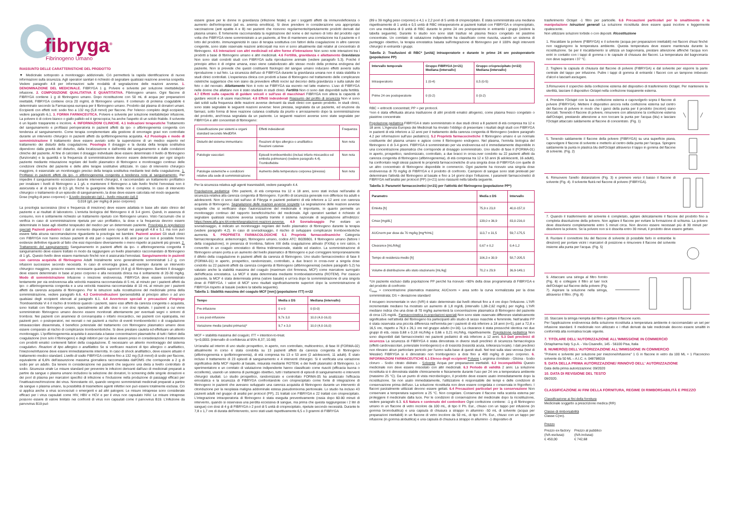fibryga<sup>®</sup>
Fibrinogeno Umano
RIASSUNTO DELLE CARATTERISTICHE DEL PRODOTTO
▼ Medicinale sottoposto a monitoraggio addizionale. Ciò permetterà la rapida identificazione di nuove informazioni sulla sicurezza. Agli operatori sanitari è richiesto di segnalare qualsiasi reazione avversa sospetta. Vedere paragrafo 4.8 per informazioni sulle modalità di segnalazione delle reazioni avverse. 1. DENOMINAZIONE DEL MEDICINALE. FIBRYGA 1 g. Polvere e solvente per soluzione iniettabile/per infusione. 2. COMPOSIZIONE QUALITATIVA E QUANTITATIVA. Fibrinogeno umano. Ogni flacone di FIBRYGA contiene 1 g di fibrinogeno umano. Dopo ricostituzione con 50 mL di acqua per preparazioni iniettabili, FIBRYGA contiene circa 20 mg/mL di fibrinogeno umano. Il contenuto di proteina coagulabile è determinato secondo la Farmacopea europea per il fibrinogeno umano. Prodotto dal plasma di donatori umani. Eccipienti con effetti noti: sodio fino a 132 mg (5,8 mmol) per flacone. Per l'elenco completo degli eccipienti, vedere paragrafo 6.1. 3. FORMA FARMACEUTICA. Polvere e solvente per soluzione iniettabile/per infusione. La polvere è di colore bianco o giallo pallido ed è igroscopica; ha anche l'aspetto di un solido friabile. Il solvente è un liquido trasparente e incolore. 4. INFORMAZIONI CLINICHE. 4.1 Indicazioni terapeutiche Trattamento del sanguinamento e profilassi perioperatoria in pazienti affetti da ipo- o afibrinogenemia congenita con tendenza al sanguinamento. Come terapia complementare alla gestione di emorragie gravi non controllate durante un intervento chirurgico in pazienti affetti da ipofibrinogenemia acquisita. 4.2 Posologia e modo di somministrazione Il trattamento deve essere avviato sotto la supervisione di un medico esperto nel trattamento dei disturbi della coagulazione. Posologia Il dosaggio e la durata della terapia sostitutiva dipendono dalla gravità del disturbo, dalla localizzazione e dall'entità del sanguinamento e dalle condizioni cliniche del paziente. Al fine di calcolare il dosaggio individuale deve essere determinato il livello di fibrinogeno (funzionale) e la quantità e la frequenza di somministrazione devono essere determinate per ogni singolo paziente mediante misurazione regolare del livello plasmatico di fibrinogeno e monitoraggio continuo delle condizioni cliniche del paziente e delle altre terapie sostitutive utilizzate. In caso di intervento chirurgico maggiore, è essenziale un monitoraggio preciso della terapia sostitutiva mediante test della coagulazione. 1. Profilassi in pazienti affetti da ipo- o afibrinogenemia congenita e tendenza nota al sanguinamento. Per impedire il sanguinamento eccessivo durante interventi chirurgici, è raccomandato un trattamento profilattico per innalzare i livelli di fibrinogeno a 1 g/L e mantenere il fibrinogeno a tale livello finché l'emostasi non è assicurata e al di sopra di 0,5 g/L finché la guarigione della ferita non è completa. In caso di intervento chirurgico o trattamento di un episodio di sanguinamento, la dose deve essere calcolata nel modo seguente:
Dose (mg/kg di peso corporeo) = [Livello desiderato (g/L) - livello misurato (g/L)]
0,018 (g/L per mg/kg di peso corporeo)
La posologia successiva (dosi e frequenza di iniezione) deve essere adattata in base allo stato clinico del paziente e ai risultati di laboratorio. L'emivita biologica del fibrinogeno è di 3-4 giorni. Quindi, in assenza di consumo, non è solitamente richiesto un trattamento ripetuto con fibrinogeno umano. Visto l'accumulo che si verifica in caso di somministrazione ripetuta per uso profilattico, la dose e la frequenza devono essere determinate in base agli obiettivi terapeutici del medico per un determinato paziente. Posologia in popolazioni speciali Pazienti pediatrici I dati al momento disponibili sono riportati nei paragrafi 4.8 e 5.1 ma non può essere fatta alcuna raccomandazione riguardante la posologia nei bambini. Pazienti anziani Gli studi clinici con FIBRYGA non hanno incluso pazienti di età pari o superiore a 65 anni per cui non è possibile fornire evidenze definitive riguardo al fatto che essi rispondano diversamente o meno rispetto ai pazienti più giovani. 2. Trattamento del sanguinamento Sanguinamento in pazienti affetti da ipo- o afibrinogenemia congenita Il sanguinamento deve essere trattato in modo da raggiungere un livello plasmatico raccomandato di fibrinogeno di 1 g/L. Questo livello deve essere mantenuto finché non è assicurata l'emostasi. Sanguinamento in pazienti con carenza acquisita di fibrinogeno Adulti Inizialmente sono generalmente somministrati 1-2 g, con infusioni successive secondo necessità. In caso di emorragia grave, ad esempio durante un intervento chirurgico maggiore, possono essere necessarie quantità superiori (4-8 g) di fibrinogeno. Bambini Il dosaggio deve essere determinato in base al peso corporeo e alla necessità clinica ma è solitamente di 20-30 mg/kg. Modo di somministrazione Infusione o iniezione endovenosa. FIBRYGA deve essere somministrato lentamente per via endovenosa alla velocità massima raccomandata di 5 mL al minuto per i pazienti affetti da ipo- o afibrinogenemia congenita e a una velocità massima raccomandata di 10 mL al minuto per i pazienti affetti da carenza acquisita di fibrinogeno. Per le istruzioni sulla ricostituzione del medicinale prima della somministrazione, vedere paragrafo 6.6. 4.3 Controindicazioni Ipersensibilità al principio attivo o ad uno qualsiasi degli eccipienti elencati al paragrafo 6.1. 4.4 Avvertenze speciali e precauzioni d'impiego Tromboembolia Vi è il rischio di trombosi quando i pazienti, siano essi affetti da carenza congenita o acquisita, sono trattati con fibrinogeno umano, specialmente ad alte dosi o con dosi ripetute. I pazienti a cui viene somministrato fibrinogeno umano devono essere monitorati attentamente per eventuali segni o sintomi di trombosi. Nei pazienti con anamnesi di coronaropatia o infarto miocardico, nei pazienti con epatopatia, nei pazienti peri- o postoperatori, nei neonati o nei pazienti a rischio di eventi tromboembolici o di coagulazione intravascolare disseminata, il beneficio potenziale del trattamento con fibrinogeno plasmatico umano deve essere comparato al rischio di complicanze tromboemboliche. Si deve prestare cautela ed effettuare un attento monitoraggio. L'ipofibrinogenemia acquisita è associata a basse concentrazioni plasmatiche di tutti i fattori della coagulazione (non solo il fibrinogeno) e degli inibitori per cui deve essere preso in considerazione il trattamento con prodotti ematici contenenti fattori della coagulazione. È necessario un attento monitoraggio del sistema coagulativo. Reazioni di tipo allergico o anafilattico Se si verificano reazioni di tipo allergico o anafilattico, l'iniezione/infusione deve essere immediatamente interrotta. In caso di shock anafilattico, deve essere attuato il trattamento medico standard. Livello di sodio FIBRYGA contiene fino a 132 mg (5,8 mmol) di sodio per flacone, equivalente al 6,6% dell'assunzione massima giornaliera raccomandata dall'OMS che corrisponde a 2 g di sodio per un adulto. Da tenere in considerazione nei pazienti che seguono una dieta a livello controllato di sodio. Sicurezza virale Le misure standard per prevenire le infezioni derivanti dall'uso di medicinali preparati a partire da sangue o plasma umano includono la selezione dei donatori, lo screening delle singole donazioni e dei pool di plasma per marcatori specifici di infezione e l'inclusione nella produzione di passaggi efficaci per l'inattivazione/rimozione dei virus. Nonostante ciò, quando vengono somministrati medicinali preparati a partire da sangue o plasma umano, la possibilità di trasmettere agenti infettivi non può essere totalmente esclusa. Ciò si applica anche a virus sconosciuti o emergenti e ad altri patogeni. Le misure intraprese sono considerate efficaci per i virus capsulati come HIV, HBV e HCV e per il virus non capsulato HAV. Le misure intraprese possono essere di valore limitato nei confronti di virus non capsulati come il parvovirus B19. L'infezione da parvovirus B19 può
essere grave per le donne in gravidanza (infezione fetale) e per i soggetti affetti da immunodeficienza o aumento dell'eritropoiesi (ad es. anemia emolitica). Si deve prendere in considerazione una appropriata vaccinazione (anti epatite A e B) nei pazienti che ricevono regolarmente/ripetutamente prodotti derivati dal plasma umano. È fortemente raccomandata la registrazione del nome e del numero di lotto del prodotto ogni volta che FIBRYGA viene somministrato a un paziente, al fine di mantenere una correlazione tra il paziente e il lotto del prodotto. Immunogenicità In caso di terapia sostitutiva con fattori della coagulazione in altre carenze congenite, sono state osservate reazioni anticorpali ma non vi sono attualmente dati relativi al concentrato di fibrinogeno. 4.5 Interazioni con altri medicinali ed altre forme d'interazione Non sono note interazioni tra i prodotti a base di fibrinogeno umano e altri medicinali. 4.6 Fertilità, gravidanza e allattamento Gravidanza Non sono stati condotti studi con FIBRYGA sulla riproduzione animale (vedere paragrafo 5.3). Poiché il principio attivo è di origine umana, esso viene catabolizzato allo stesso modo della proteina endogena del paziente. Non si prevede che questi costituenti fisiologici del sangue umano inducano effetti avversi sulla riproduzione o sul feto. La sicurezza dell'uso di FIBRYGA durante la gravidanza umana non è stata stabilita in studi clinici controllati. L'esperienza clinica con prodotti a base di fibrinogeno nel trattamento delle complicanze ostetriche suggerisce che non siano da prevedere effetti nocivi sul decorso della gravidanza o sulla salute del feto o del neonato. Allattamento Non è noto se FIBRYGA sia escreto nel latte materno. L'uso di FIBRYGA nelle donne che allattano non è stato studiato in studi clinici. Fertilità Non ci sono dati disponibili sulla fertilità. 4.7 Effetti sulla capacità di guidare veicoli e sull'uso di macchinari FIBRYGA non altera la capacità di guidare veicoli e di usare macchinari. 4.8 Effetti indesiderati Riassunto del profilo di sicurezza Non vi sono dati solidi sulla frequenza delle reazioni avverse derivanti da studi clinici con questo prodotto. In studi clinici, sono state segnalate le seguenti reazioni avverse: lieve piressia, segnalata da un paziente, ed eruzione da farmaci, sotto forma di lieve reazione cutanea costituita da prurito e arrossamento dopo la somministrazione del prodotto, anch'essa segnalata da un paziente. Le seguenti reazioni avverse sono state segnalate per FIBRYGA e altri concentrati di fibrinogeno:
| Classificazione per sistemi e organi standard secondo MedDRA | Effetti indesiderati | Frequenza |
| Disturbi del sistema immunitario: | Reazioni di tipo allergico o anafilattico Reazioni cutanee | Non nota |
| Patologie vascolari: | Episodi tromboembolici (inclusi infarto miocardico ed embolia polmonare) (vedere paragrafo 4.4). Tromboflebite | Non nota |
| Patologie sistemiche e condizioni relative alla sede di somministrazione: | Aumento della temperatura corporea (piressia) | Non nota |
Per la sicurezza relativa agli agenti trasmissibili, vedere paragrafo 4.4.
Popolazione pediatrica: Otto pazienti, di età compresa tra 12 e 18 anni, sono stati inclusi nell'analisi di sicurezza relativa alla carenza congenita di fibrinogeno. Il profilo di sicurezza generale non differisce tra adulti e adolescenti. Non ci sono dati sull'uso di Fibryga in pazienti pediatrici di età inferiore a 12 anni con carenza acquisita di fibrinogeno. Segnalazione delle reazioni avverse sospette La segnalazione delle reazioni avverse sospette che si verificano dopo l'autorizzazione del medicinale è importante, in quanto permette un monitoraggio continuo del rapporto beneficio/rischio del medicinale. Agli operatori sanitari è richiesto di segnalare qualsiasi reazione avversa sospetta tramite il sistema nazionale di segnalazione all'indirizzo: https://www.aifa.gov.it/content/segnalazioni-reazioni-avverse. 4.9 Sovradosaggio Per evitare un sovradosaggio, è indicato un monitoraggio regolare del livello plasmatico di fibrinogeno durante la terapia (vedere paragrafo 4.2). In caso di sovradosaggio, il rischio di sviluppare complicanze tromboemboliche aumenta. 5. PROPRIETÀ FARMACOLOGICHE 5.1 Proprietà farmacodinamiche Categoria farmacoterapeutica: antiemorragici, fibrinogeno umano, codice ATC: B02BB01. Il fibrinogeno umano (fattore I della coagulazione), in presenza di trombina, fattore XIII della coagulazione attivato (FXIIIa) e ioni calcio, è convertito in un coagulo emostatico di fibrina tridimensionale, stabile ed elastico. La somministrazione di fibrinogeno umano porta a un aumento del livello plasmatico di fibrinogeno e può correggere temporaneamente il difetto della coagulazione in pazienti affetti da carenza di fibrinogeno. Uno studio farmacocinetico di fase II (FORMA-01) in aperto, prospettico, randomizzato, controllato, a due bracci in cross-over a singola dose condotto su 22 pazienti affetti da carenza congenita di fibrinogeno (afibrinogenemia) (vedere paragrafo 5.2) ha valutato anche la stabilità massima del coagulo (maximum clot firmness, MCF) come marcatore surrogato dell'efficacia emostatica. La MCF è stata determinata mediante tromboelastometria (ROTEM). Per ciascun paziente, la MCF è stata determinata prima (valore basale) e un'ora dopo la somministrazione di una singola dose di FIBRYGA. I valori di MCF sono risultati significativamente superiori dopo la somministrazione di FIBRYGA rispetto al basale (vedere la tabella seguente).
Tabella 1: Stabilità massima del coagulo MCF [mm] (popolazione ITT) n=22
| Tempo | Media ± DS | Mediana (intervallo) |
| --- | --- | --- |
| Pre-infusione | 0 ± 0 | 0 (0-0) |
| 1 ora post-infusione | 9,7± 3,0 | 10,0 (4,0-16,0) |
| Variazione media (analisi primaria)* | 9,7 ± 3,0 | 10,0 (4,0-16,0) |
MCF = stabilità massima del coagulo; ITT = intention-to-treat.
*p<0,0001 (intervallo di confidenza al 95% 8,37; 10.99)
Un'analisi ad interim di uno studio prospettico, in aperto, non controllato, multicentrico, di fase III (FORMA-02) attualmente in corso è stata condotta su 13 pazienti affetti da carenza congenita di fibrinogeno (afibrinogenemia e ipofibrinogenemia), di età compresa tra 13 e 53 anni (2 adolescenti, 11 adulti). È stato incluso il trattamento di 23 episodi di sanguinamento e 4 interventi chirurgici. Si è verificata una variazione significativa della MCF rispetto al basale, misurata mediante ROTEM, e dei livelli plasmatici di fibrinogeno. Lo sperimentatore e un comitato di valutazione indipendente hanno classificato come riusciti (efficacia buona o eccellente), usando un sistema di punteggio obiettivo, tutti i trattamenti di episodi di sanguinamento e interventi chirurgici studiati. Lo studio prospettico, randomizzato e controllato FORMA-05 ha analizzato l'efficacia emostatica e la sicurezza di FIBRYGA confrontandole con crioprecipitato come fonte di integrazione di fibrinogeno in pazienti che avevano sviluppato una carenza acquisita di fibrinogeno durante un intervento di citoriduzione per la neoplasia maligna addominale estesa pseudomixoma peritoneale. Lo studio ha incluso 43 pazienti adulti nel gruppo di analisi per protocol (PP), 21 trattati con FIBRYGA e 22 trattati con crioprecipitato. L'integrazione intraoperatoria di fibrinogeno è stata eseguita preventivamente (ossia dopo 60-90 minuti di intervento, quando si osservava una perdita eccessiva di sangue, ma prima che questa raggiungesse i 2 litri di sangue) con dosi di 4 g di FIBRYGA o 2 pool di 5 unità di crioprecipitato, ripetute secondo necessità. Durante le 7,8 ± 1,7 ore di durata dell'intervento, sono stati usati rispettivamente 6,5 ± 3 grammi di FIBRYGA
(89 ± 39 mg/kg peso corporeo) e 4,1 ± 2,2 pool di 5 unità di crioprecipitato. È stata somministrata una mediana rispettivamente di 1 unità e 0,5 unità di RBC intraoperatorie ai pazienti trattati con FIBRYGA e crioprecipitato, con una mediana di 0 unità di RBC durante le prime 24 ore postoperatorie in entrambi i gruppi (vedere la tabella seguente). Durante lo studio non sono stati trasfusi né plasma fresco congelato né piastrine concentrate. Un comitato di valutazione indipendente ha classificato come riuscita, usando un sistema di punteggio obiettivo, la terapia emostatica basata sull'integrazione di fibrinogeno per il 100% degli interventi chirurgici in entrambi i gruppi.
Tabella 2: Trasfusioni di RBC* [unità] intraoperatorie e durante le prime 24 ore postoperatorie (popolazione PP)
| Intervallo temporale | Gruppo FIBRYGA (n=21) Mediana (intervallo) | Gruppo crioprecipitato (n=22) Mediana (intervallo) |
| --- | --- | --- |
| Intraoperatorio | 1 (0-4) | 0,5 (0-5) |
| Prime 24 ore postoperatorie | 0 (0-2) | 0 (0-2) |
RBC = eritrociti concentrati; PP = per protocol.
*non è stata effettuata alcuna trasfusione di altri prodotti ematici allogenici, come plasma fresco congelato o piastrine concentrate
Popolazione pediatrica FIBRYGA è stato somministrato in due studi clinici a 8 pazienti di età compresa tra 12 e 18 anni. L'Agenzia Europea dei Medicinali ha rinviato l'obbligo di presentare i risultati degli studi con FIBRYGA in pazienti di età inferiore a 12 anni per il trattamento della carenza congenita di fibrinogeno (vedere paragrafo 4.2 per informazioni sull'uso pediatrico). 5.2 Proprietà farmacocinetiche Il fibrinogeno umano è un normale costituente del plasma umano e agisce come il fibrinogeno endogeno. Nel plasma, l'emivita biologica del fibrinogeno è di 3-4 giorni. FIBRYGA è somministrato per via endovenosa ed è immediatamente disponibile in una concentrazione plasmatica che corrisponde al dosaggio somministrato. Uno studio di fase II (FORMA-01) in aperto, prospettico, randomizzato, controllato, a due bracci in cross-over condotto su 22 pazienti affetti da carenza congenita di fibrinogeno (afibrinogenemia), di età compresa tra 12 e 53 anni (6 adolescenti, 16 adulti), ha confrontato negli stessi pazienti le proprietà farmacocinetiche di una singola dose di FIBRYGA con quelle di un altro concentrato di fibrinogeno disponibile in commercio. Ogni paziente ha ricevuto una singola dose endovenosa di 70 mg/kg di FIBRYGA e il prodotto di confronto. Campioni di sangue sono stati prelevati per determinare l'attività del fibrinogeno al basale e fino a 14 giorni dopo l'infusione. I parametri farmacocinetici di FIBRYGA nell'analisi per protocol (PP) (n=21) sono riassunti nella tabella seguente.
Tabella 3: Parametri farmacocinetici (n=21) per l'attività del fibrinogeno (popolazione PP*)
| Parametro | Media ± DS | Intervallo |
| --- | --- | --- |
| Emivita [h] | 75,9 ± 23,8 | 40,0-157,0 |
| Cmax [mg/dL] | 139,0 ± 36,9 | 83,0-216,0 |
| AUCnorm per dose da 70 mg/kg [mg*h/mL] | 113,7 ± 31,5 | 59,7-175,5 |
| Clearance [mL/h/kg] | 0,67 ± 0,2 | 0,4-1,2 |
| Tempo di residenza medio [h] | 106,3 ± 30,9 | 58,7-205,5 |
| Volume di distribuzione allo stato stazionario [mL/kg] | 70,2 ± 29,9 | 36,9-149,1 |
*Un paziente escluso dalla popolazione PP perché ha ricevuto <90% della dose programmata di FIBRYGA e del prodotto di confronto
C<sub>max</sub> = concentrazione plasmatica massima; AUCnorm = area sotto la curva normalizzata per la dose somministrata; DS = deviazione standard
Il recupero incrementale in vivo (IVR) è stato determinato dai livelli ottenuti fino a 4 ore dopo l'infusione. L'IVR incrementale mediano ha mostrato un aumento di 1,8 mg/dL (intervallo 1,08-2,62 mg/dL) per mg/kg. L'IVR mediano indica che una dose di 70 mg/kg aumenterà la concentrazione plasmatica di fibrinogeno del paziente di circa 125 mg/dL. Farmacocinetica in popolazioni speciali Non sono state osservate differenze statisticamente significative nell'attività del fibrinogeno tra partecipanti allo studio di sesso maschile e femminile. Nell'analisi PP è stata osservata una piccola differenza nell'emivita per i pazienti di età inferiore a 18 anni (n=5), pari a 72,8 ± 16,5 ore, rispetto a 76,9 ± 26,1 ore nel gruppo adulto (n=16). La clearance è stata pressoché identica nei due gruppi di età, ossia 0,68 ± 0,18 mL/h/kg e 0,66 ± 0,21 mL/h/kg, rispettivamente. Popolazione pediatrica Non sono disponibili dati farmacocinetici nei pazienti pediatrici di età inferiore a 12 anni. 5.3 Dati preclinici di sicurezza La sicurezza di FIBRYGA è stata dimostrata in diversi studi preclinici di sicurezza farmacologica (effetti cardiovascolari, potenziale trombogenico) e di tossicità (tossicità acuta, tolleranza locale). I dati preclinici non rilevano alcun particolare pericolo per l'uomo sulla base di questi studi. Nel test sulla stasi venosa (test di Wessler) FIBRYGA si è dimostrato non trombogenico a dosi fino a 400 mg/kg di peso corporeo. 6. INFORMAZIONI FARMACEUTICHE 6.1 Elenco degli eccipienti Polvere L-arginina cloridrato - Glicina - Sodio cloruro - Sodio citrato diidrato - Solvente Acqua per preparazioni iniettabili. 6.2 Incompatibilità Questo medicinale non deve essere miscelato con altri medicinali. 6.3 Periodo di validità 2 anni. La soluzione ricostituita si è dimostrata stabile chimicamente e fisicamente durante l'uso per 24 ore a temperatura ambiente (massimo 25 °C). Da un punto di vista microbiologico, il prodotto deve essere usato immediatamente dopo la ricostituzione. Se non usato immediatamente, l'utilizzatore è responsabile dei tempi e delle condizioni di conservazione prima dell'uso. La soluzione ricostituita non deve essere congelata o conservata in frigorifero. I flaconi parzialmente utilizzati devono essere gettati. 6.4 Precauzioni particolari per la conservazione Non conservare a temperatura superiore a 25 °C. Non congelare. Conservare il flacone nella scatola esterna per proteggere il medicinale dalla luce. Per le condizioni di conservazione del medicinale dopo la ricostituzione, vedere paragrafo 6.3. 6.5 Natura e contenuto del contenitore Ogni confezione contiene: -1 g di fibrinogeno umano in un flacone di vetro incolore da 100 mL, di tipo II Ph. Eur., chiuso con un tappo per infusione (in gomma bromobutilica) e una capsula di chiusura a strappo in alluminio -50 mL di solvente (acqua per preparazioni iniettabili) in un flacone di vetro incolore da 50 mL, di tipo II Ph. Eur., chiuso con un tappo per infusione (in gomma alobutilica) e una capsula di chiusura a strappo in alluminio -1 dispositivo di
trasferimento Octajet -1 filtro per particelle. 6.6 Precauzioni particolari per lo smaltimento e la manipolazione Istruzioni generali La soluzione ricostituita deve essere quasi incolore e leggermente opalescente.
Non utilizzare soluzioni torbide o con depositi. Ricostituzione
1. Riscaldare la polvere (FIBRYGA) e il solvente (acqua per preparazioni iniettabili) nei flaconi chiusi finché non raggiungono la temperatura ambiente. Questa temperatura deve essere mantenuta durante la ricostituzione. Se per il riscaldamento si utilizza un bagnomaria, prestare attenzione affinché l'acqua non entri in contatto con i tappi di gomma o le capsule di chiusura dei flaconi. La temperatura del bagnomaria non deve superare i 37 °C.
2. Togliere la capsula di chiusura dal flacone di polvere (FIBRYGA) e dal solvente per esporre la parte centrale del tappo per infusione. Pulire i tappi di gomma di entrambi i flaconi con un tampone imbevuto d'alcol e lasciarli asciugare.
3.Rimuovere il coperchio della confezione esterna del dispositivo di trasferimento Octajet. Per mantenere la sterilità, lasciare il dispositivo Octajet nella confezione trasparente esterna.
4. Prendere l'Octajet con la sua confezione esterna e capovolgerlo sopra il flacone di polvere (FIBRYGA). Mettere il dispositivo ancora nella confezione esterna sul centro del flacone di polvere in modo che i ganci della punta per il prodotto (incolori) siano bloccati. Tenendo il flacone di polvere, rimuovere con attenzione la confezione esterna dall'Octajet, prestando attenzione a non toccare la punta per l'acqua (blu) e lasciare l'Octajet attaccato saldamente al flacone di concentrato. (Fig. 1)
5. Tenendo saldamente il flacone della polvere (FIBRYGA) su una superficie piana, capovolgere il flacone di solvente e metterlo al centro della punta per l'acqua. Spingere saldamente la punta in plastica blu dell'Octajet attraverso il tappo in gomma del flacone di solvente. (Fig. 2)
6. Rimuovere l'anello distanziatore (Fig. 3) e premere verso il basso il flacone di solvente (Fig. 4). Il solvente fluirà nel flacone di polvere (FIBRYGA).
7. Quando il trasferimento del solvente è completato, agitare delicatamente il flacone del prodotto fino a completa dissoluzione della polvere. Non agitare il flacone per evitare la formazione di schiuma. La polvere deve dissolversi completamente entro 5 minuti circa. Non devono essere necessari più di 30 minuti per dissolvere la polvere. Se la polvere non si è dissolta entro 30 minuti, il prodotto deve essere gettato.
8. Ruotare il connettore blu del flacone di solvente (è possibile farlo in entrambe le direzioni) per portare vicini i marcatori di posizione e rimuovere il flacone del solvente insieme alla punta per l'acqua. (Fig. 5)
9. Attaccare una siringa al filtro fornito (Fig. 6) e collegare il filtro al luer lock dell'Octajet sul flacone della polvere (Fig. 7). Aspirare la soluzione nella siringa, attraverso il filtro. (Fig. 8)
10. Staccare la siringa riempita dal filtro e gettare il flacone vuoto.
Per l'applicazione endovenosa della soluzione ricostituita a temperatura ambiente è raccomandato un set per infusione standard. Il medicinale non utilizzato e i rifiuti derivati da tale medicinale devono essere smaltiti in conformità alla normativa locale vigente.
7. TITOLARE DELL'AUTORIZZAZIONE ALL'IMMISSIONE IN COMMERCIO
Octapharma Italy S.p.A. - Via Cisanello, 145 - 56100 Pisa, Italia
8. NUMERO(I) DELL'AUTORIZZAZIONE ALL'IMMISSIONE IN COMMERCIO
"Polvere e solvente per soluzione per iniezione/infusione" 1 G in flacone in vetro da 100 ML + 1 Flaconcino solvente da 50 ML – A.I.C. n. 048798019
9. DATA DELLA PRIMA AUTORIZZAZIONE/ RINNOVO DELL' AUTORIZZAZIONE
Data della prima autorizzazione: 09/2020
10. DATA DI REVISIONE DEL TESTO
09/2020.
CLASSIFICAZIONE AI FINI DELLA FORNITURA, REGIME DI RIMBORSABILITÀ E PREZZO
Classificazione ai fini della fornitura
Medicinale soggetto a prescrizione medica (RR)
Classe di rimborsabilità
Classe C(nn).
Prezzo
Prezzo ex-factory
(IVA esclusa):
€ 450,00
Prezzo al pubblico
(IVA inclusa):
€ 742,68